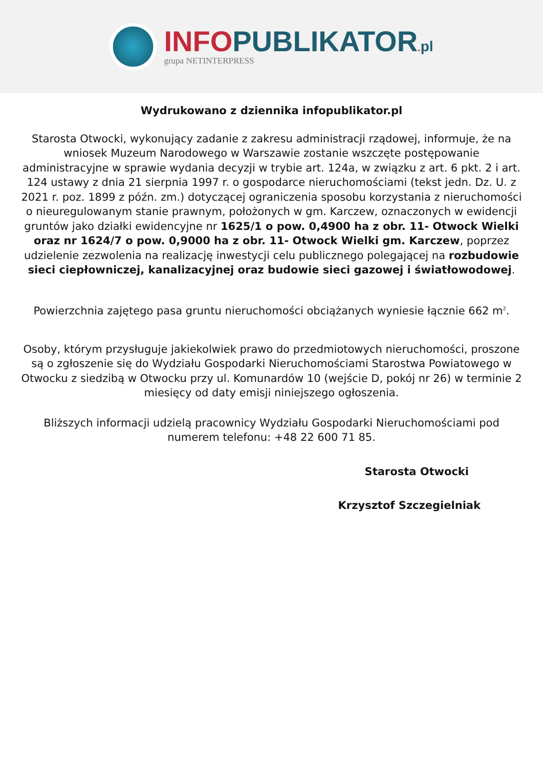INFO PUBLIKATOR. pl
grupa NETINTERPRESS
Wydrukowano z dziennika infopublikator.pl
Starosta Otwocki, wykonujący zadanie z zakresu administracji rządowej, informuje, że na wniosek Muzeum Narodowego w Warszawie zostanie wszczęte postępowanie administracyjne w sprawie wydania decyzji w trybie art. 124a, w związku z art. 6 pkt. 2 i art. 124 ustawy z dnia 21 sierpnia 1997 r. o gospodarce nieruchomościami (tekst jedn. Dz. U. z 2021 r. poz. 1899 z późn. zm.) dotyczącej ograniczenia sposobu korzystania z nieruchomości o nieuregulowanym stanie prawnym, położonych w gm. Karczew, oznaczonych w ewidencji gruntów jako działki ewidencyjne nr 1625/1 o pow. 0,4900 ha z obr. 11- Otwock Wielki oraz nr 1624/7 o pow. 0,9000 ha z obr. 11- Otwock Wielki gm. Karczew, poprzez udzielenie zezwolenia na realizację inwestycji celu publicznego polegającej na rozbudowie sieci ciepłowniczej, kanalizacyjnej oraz budowie sieci gazowej i światłowodowej.
Powierzchnia zajętego pasa gruntu nieruchomości obciążanych wyniesie łącznie 662 m<sup>2</sup>.
Osoby, którym przysługuje jakiekolwiek prawo do przedmiotowych nieruchomości, proszone są o zgłoszenie się do Wydziału Gospodarki Nieruchomościami Starostwa Powiatowego w Otwocku z siedzibą w Otwocku przy ul. Komunardów 10 (wejście D, pokój nr 26) w terminie 2 miesięcy od daty emisji niniejszego ogłoszenia.
Bliższych informacji udzielą pracownicy Wydziału Gospodarki Nieruchomościami pod numerem telefonu: +48 22 600 71 85.
Starosta Otwocki
Krzysztof Szczegielniak